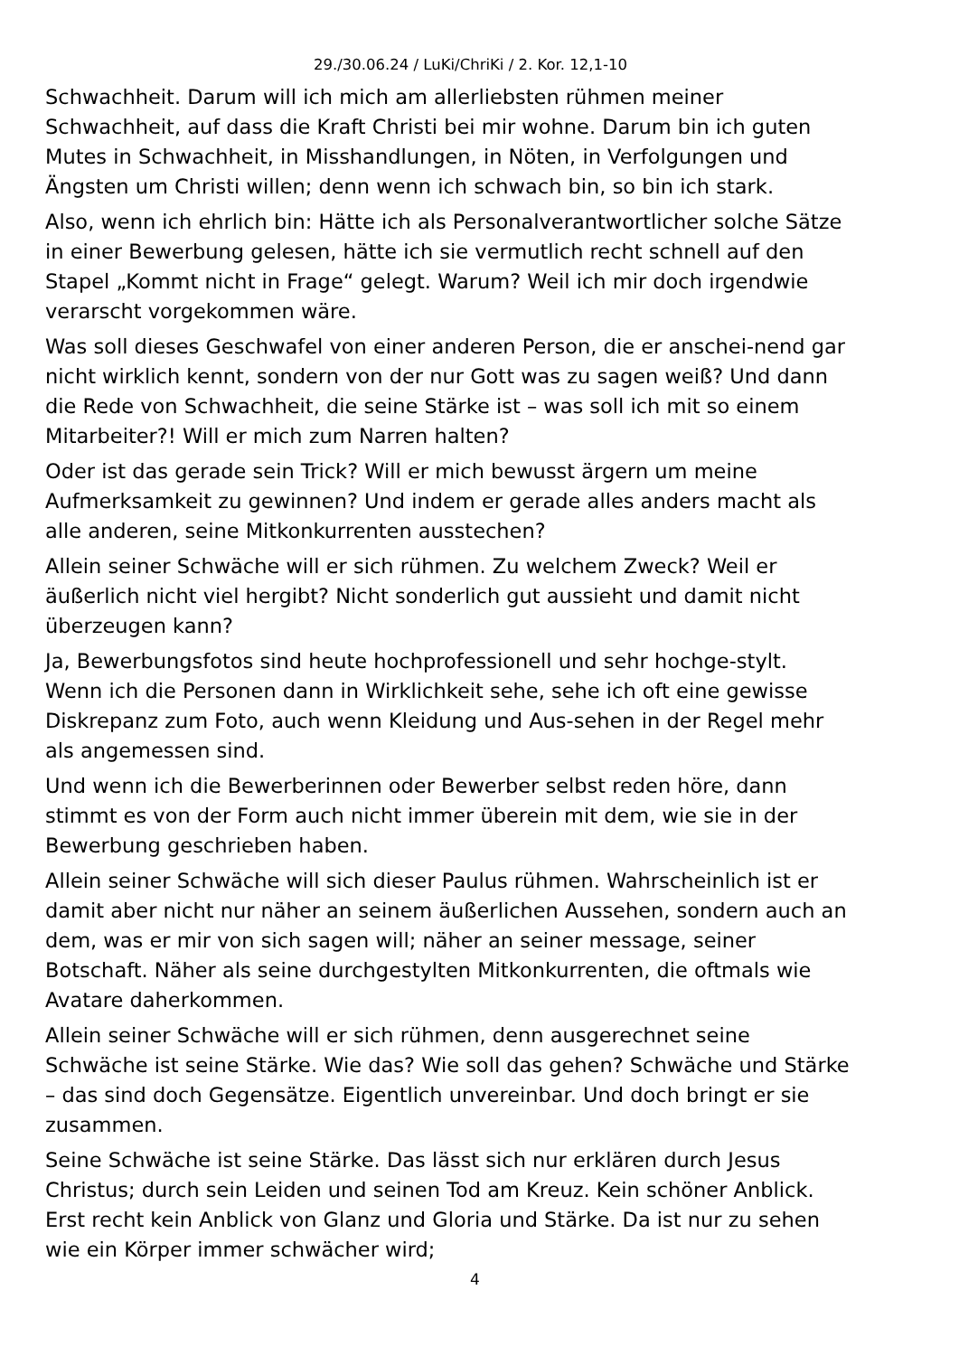29./30.06.24 / LuKi/ChriKi / 2. Kor. 12,1-10
Schwachheit. Darum will ich mich am allerliebsten rühmen meiner Schwachheit, auf dass die Kraft Christi bei mir wohne. Darum bin ich guten Mutes in Schwachheit, in Misshandlungen, in Nöten, in Verfolgungen und Ängsten um Christi willen; denn wenn ich schwach bin, so bin ich stark.
Also, wenn ich ehrlich bin: Hätte ich als Personalverantwortlicher solche Sätze in einer Bewerbung gelesen, hätte ich sie vermutlich recht schnell auf den Stapel „Kommt nicht in Frage“ gelegt. Warum? Weil ich mir doch irgendwie verarscht vorgekommen wäre.
Was soll dieses Geschwafel von einer anderen Person, die er anschei-nend gar nicht wirklich kennt, sondern von der nur Gott was zu sagen weiß? Und dann die Rede von Schwachheit, die seine Stärke ist – was soll ich mit so einem Mitarbeiter?! Will er mich zum Narren halten?
Oder ist das gerade sein Trick? Will er mich bewusst ärgern um meine Aufmerksamkeit zu gewinnen? Und indem er gerade alles anders macht als alle anderen, seine Mitkonkurrenten ausstechen?
Allein seiner Schwäche will er sich rühmen. Zu welchem Zweck? Weil er äußerlich nicht viel hergibt? Nicht sonderlich gut aussieht und damit nicht überzeugen kann?
Ja, Bewerbungsfotos sind heute hochprofessionell und sehr hochge-stylt. Wenn ich die Personen dann in Wirklichkeit sehe, sehe ich oft eine gewisse Diskrepanz zum Foto, auch wenn Kleidung und Aus-sehen in der Regel mehr als angemessen sind.
Und wenn ich die Bewerberinnen oder Bewerber selbst reden höre, dann stimmt es von der Form auch nicht immer überein mit dem, wie sie in der Bewerbung geschrieben haben.
Allein seiner Schwäche will sich dieser Paulus rühmen. Wahrscheinlich ist er damit aber nicht nur näher an seinem äußerlichen Aussehen, sondern auch an dem, was er mir von sich sagen will; näher an seiner message, seiner Botschaft. Näher als seine durchgestylten Mitkonkurrenten, die oftmals wie Avatare daherkommen.
Allein seiner Schwäche will er sich rühmen, denn ausgerechnet seine Schwäche ist seine Stärke. Wie das? Wie soll das gehen? Schwäche und Stärke – das sind doch Gegensätze. Eigentlich unvereinbar. Und doch bringt er sie zusammen.
Seine Schwäche ist seine Stärke. Das lässt sich nur erklären durch Jesus Christus; durch sein Leiden und seinen Tod am Kreuz. Kein schöner Anblick. Erst recht kein Anblick von Glanz und Gloria und Stärke. Da ist nur zu sehen wie ein Körper immer schwächer wird;
4